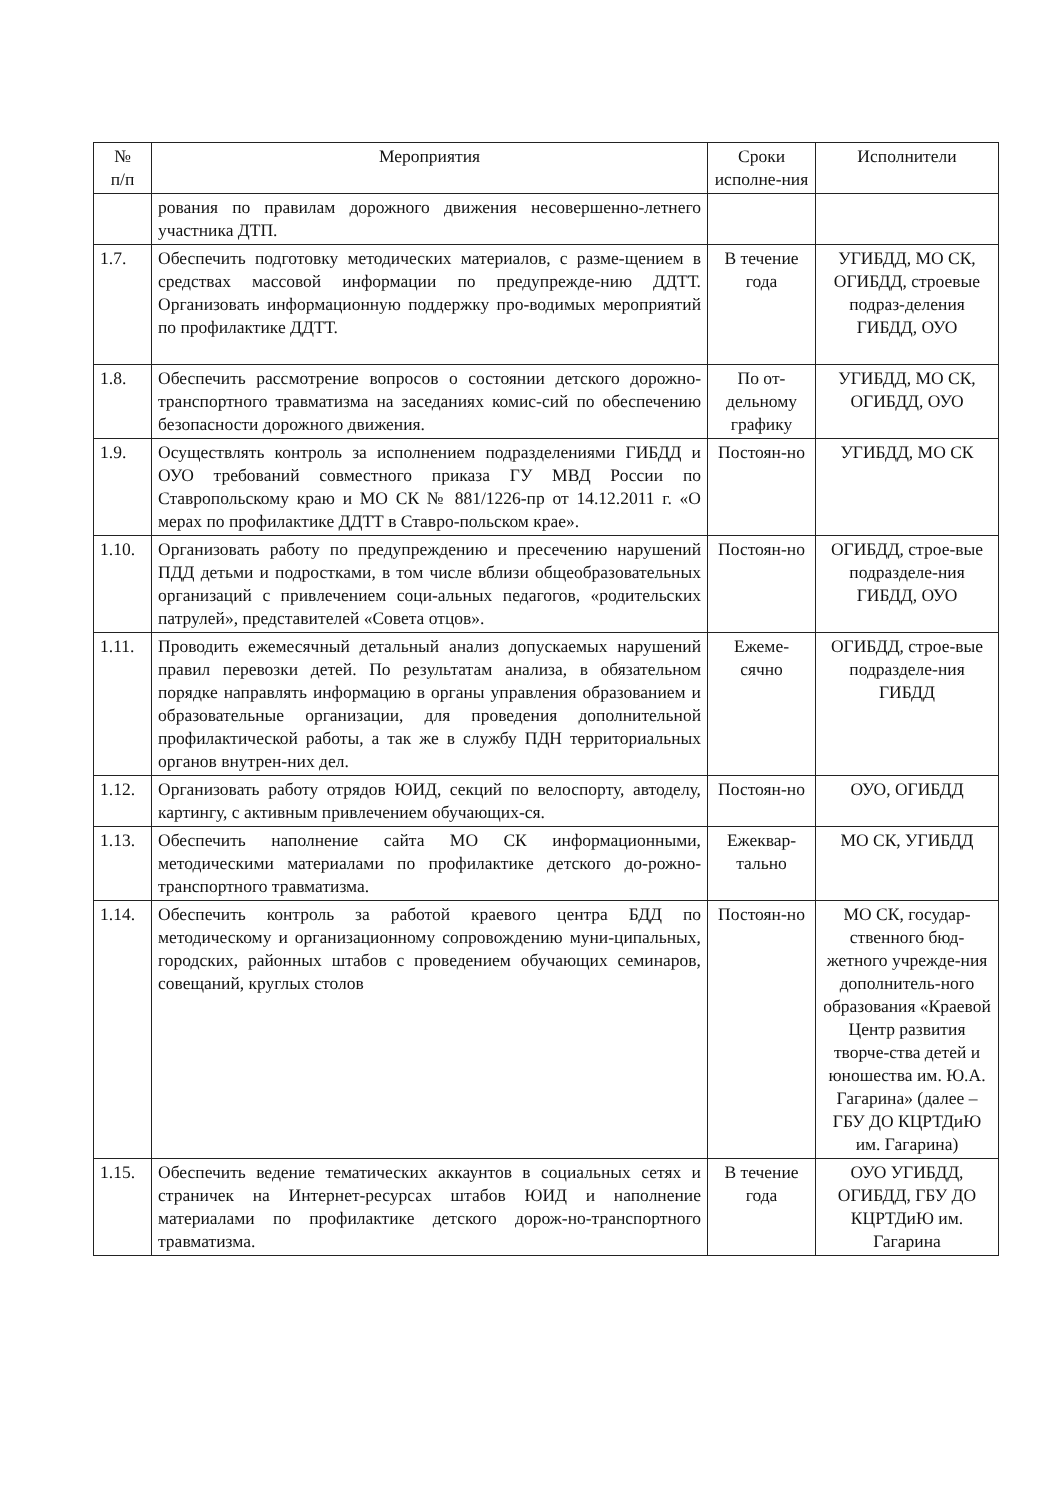| № п/п | Мероприятия | Сроки исполне-ния | Исполнители |
| --- | --- | --- | --- |
| | рования по правилам дорожного движения несовершенно-летнего участника ДТП. | | |
| 1.7. | Обеспечить подготовку методических материалов, с разме-щением в средствах массовой информации по предупрежде-нию ДДТТ. Организовать информационную поддержку про-водимых мероприятий по профилактике ДДТТ. | В течение года | УГИБДД, МО СК, ОГИБДД, строевые подраз-деления ГИБДД, ОУО |
| 1.8. | Обеспечить рассмотрение вопросов о состоянии детского дорожно-транспортного травматизма на заседаниях комис-сий по обеспечению безопасности дорожного движения. | По от-дельному графику | УГИБДД, МО СК, ОГИБДД, ОУО |
| 1.9. | Осуществлять контроль за исполнением подразделениями ГИБДД и ОУО требований совместного приказа ГУ МВД России по Ставропольскому краю и МО СК № 881/1226-пр от 14.12.2011 г. «О мерах по профилактике ДДТТ в Ставро-польском крае». | Постоян-но | УГИБДД, МО СК |
| 1.10. | Организовать работу по предупреждению и пресечению нарушений ПДД детьми и подростками, в том числе вблизи общеобразовательных организаций с привлечением соци-альных педагогов, «родительских патрулей», представителей «Совета отцов». | Постоян-но | ОГИБДД, строе-вые подразделе-ния ГИБДД, ОУО |
| 1.11. | Проводить ежемесячный детальный анализ допускаемых нарушений правил перевозки детей. По результатам анализа, в обязательном порядке направлять информацию в органы управления образованием и образовательные организации, для проведения дополнительной профилактической работы, а так же в службу ПДН территориальных органов внутрен-них дел. | Ежеме-сячно | ОГИБДД, строе-вые подразделе-ния ГИБДД |
| 1.12. | Организовать работу отрядов ЮИД, секций по велоспорту, автоделу, картингу, с активным привлечением обучающих-ся. | Постоян-но | ОУО, ОГИБДД |
| 1.13. | Обеспечить наполнение сайта МО СК информационными, методическими материалами по профилактике детского до-рожно-транспортного травматизма. | Ежеквар-тально | МО СК, УГИБДД |
| 1.14. | Обеспечить контроль за работой краевого центра БДД по методическому и организационному сопровождению муни-ципальных, городских, районных штабов с проведением обучающих семинаров, совещаний, круглых столов | Постоян-но | МО СК, государ-ственного бюд-жетного учрежде-ния дополнитель-ного образования «Краевой Центр развития творче-ства детей и юношества им. Ю.А. Гагарина» (далее – ГБУ ДО КЦРТДиЮ им. Гагарина) |
| 1.15. | Обеспечить ведение тематических аккаунтов в социальных сетях и страничек на Интернет-ресурсах штабов ЮИД и наполнение материалами по профилактике детского дорож-но-транспортного травматизма. | В течение года | ОУО УГИБДД, ОГИБДД, ГБУ ДО КЦРТДиЮ им. Гагарина |